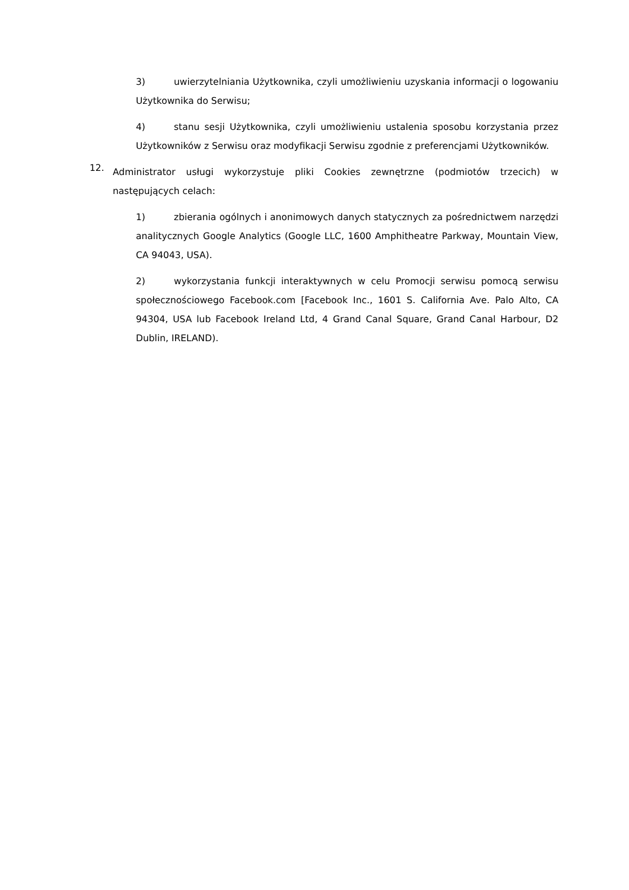3) uwierzytelniania Użytkownika, czyli umożliwieniu uzyskania informacji o logowaniu Użytkownika do Serwisu;
4) stanu sesji Użytkownika, czyli umożliwieniu ustalenia sposobu korzystania przez Użytkowników z Serwisu oraz modyfikacji Serwisu zgodnie z preferencjami Użytkowników.
12.
Administrator usługi wykorzystuje pliki Cookies zewnętrzne (podmiotów trzecich) w następujących celach:
1) zbierania ogólnych i anonimowych danych statycznych za pośrednictwem narzędzi analitycznych Google Analytics (Google LLC, 1600 Amphitheatre Parkway, Mountain View, CA 94043, USA).
2) wykorzystania funkcji interaktywnych w celu Promocji serwisu pomocą serwisu społecznościowego Facebook.com [Facebook Inc., 1601 S. California Ave. Palo Alto, CA 94304, USA lub Facebook Ireland Ltd, 4 Grand Canal Square, Grand Canal Harbour, D2 Dublin, IRELAND).